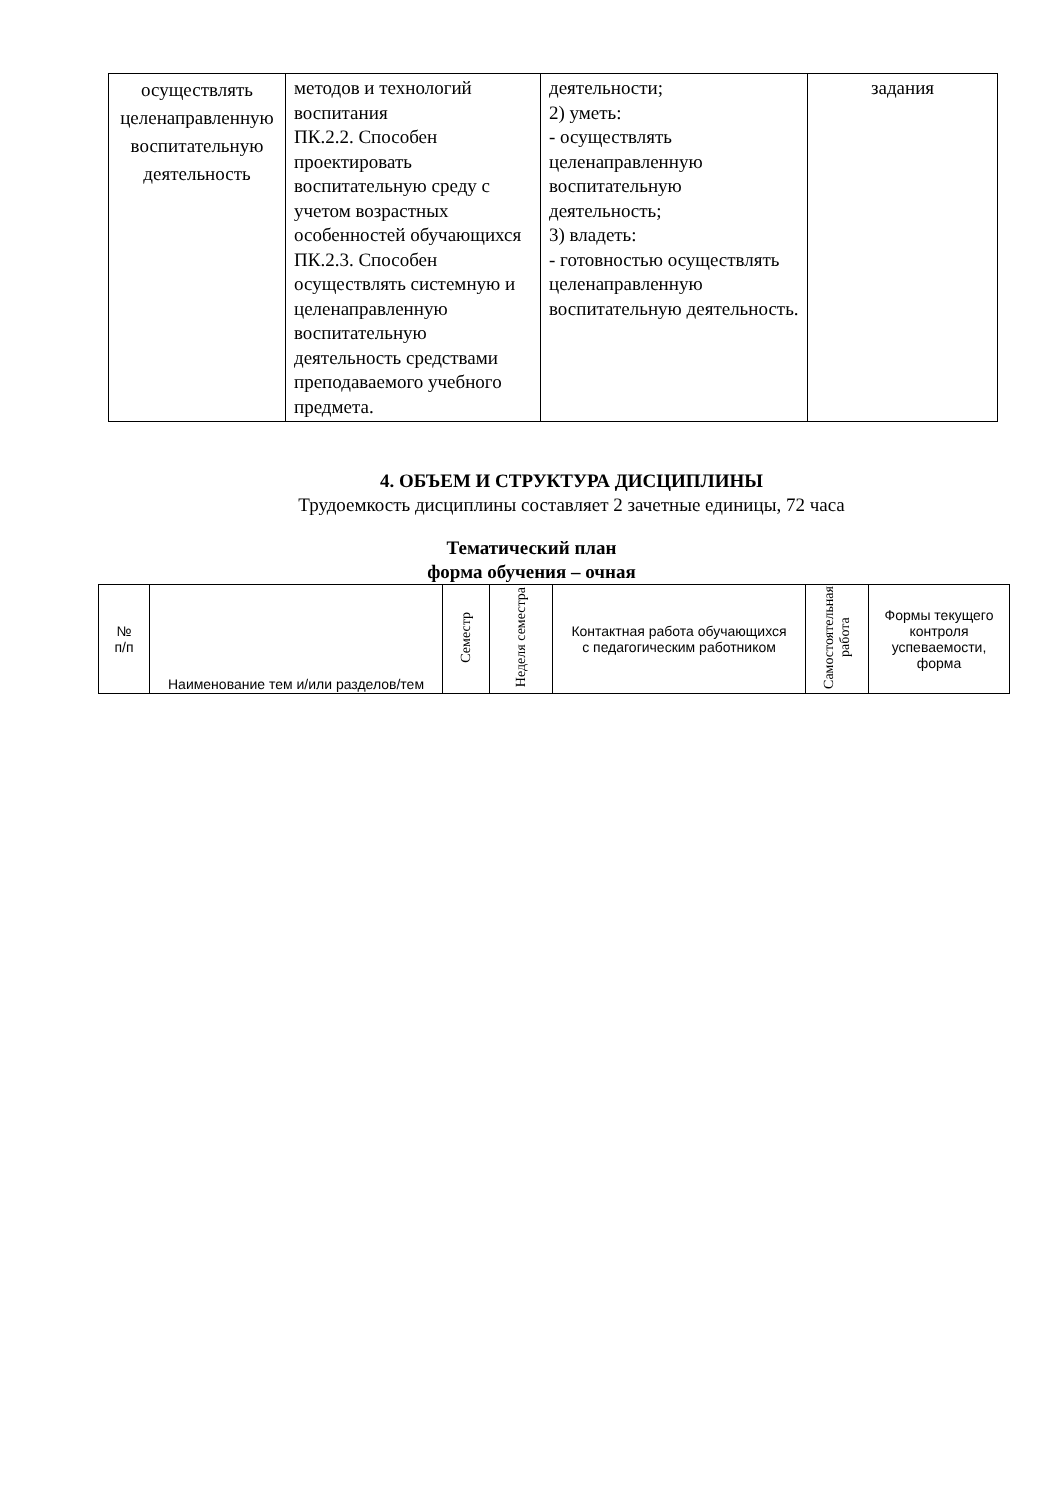| осуществлять целенаправленную воспитательную деятельность | методов и технологий воспитания ПК.2.2. Способен проектировать воспитательную среду с учетом возрастных особенностей обучающихся ПК.2.3. Способен осуществлять системную и целенаправленную воспитательную деятельность средствами преподаваемого учебного предмета. | деятельности; 2) уметь: - осуществлять целенаправленную воспитательную деятельность; 3) владеть: - готовностью осуществлять целенаправленную воспитательную деятельность. | задания |
4. ОБЪЕМ И СТРУКТУРА ДИСЦИПЛИНЫ
Трудоемкость дисциплины составляет 2 зачетные единицы, 72 часа
Тематический план
форма обучения – очная
| № п/п | Наименование тем и/или разделов/тем | Семестр | Неделя семестра | Контактная работа обучающихся с педагогическим работником | Самостоятельная работа | Формы текущего контроля успеваемости, форма |
| --- | --- | --- | --- | --- | --- | --- |